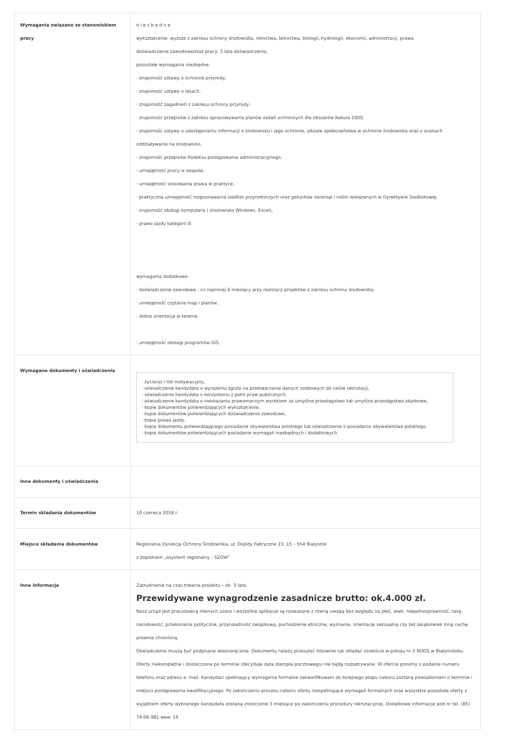| Wymagania związane ze stanowiskiem pracy | n i e z b ę d n e wykształcenie: wyższe z zakresu ochrony środowiska, rolnictwa, leśnictwa, biologii, hydrologii, ekonomii, administracji, prawa doświadczenie zawodowe/staż pracy: 3 lata doświadczenia, pozostałe wymagania niezbędne: · znajomość ustawy o ochronie przyrody, · znajomość ustawy o lasach, · znajomość zagadnień z zakresu ochrony przyrody, · znajomość przepisów z zakresu opracowywania planów zadań ochronnych dla obszarów Natura 2000, · znajomość ustawy o udostępnianiu informacji o środowisku i jego ochronie, udziale społeczeństwa w ochronie środowiska oraz o ocenach oddziaływania na środowisko, · znajomość przepisów Kodeksu postępowania administracyjnego, · umiejętność pracy w zespole, · umiejętność stosowania prawa w praktyce, · praktyczna umiejętność rozpoznawania siedlisk przyrodniczych oraz gatunków zwierząt i roślin wskazanych w Dyrektywie Siedliskowej, · znajomość obsługi komputera ( środowisko Windows, Excel), · prawo jazdy kategorii B. wymagania dodatkowe: · doświadczenie zawodowe - co najmniej 6 miesięcy przy realizacji projektów z zakresu ochrony środowiska, · umiejętność czytania map i planów, · dobra orientacja w terenie, · umiejętność obsługi programów GIS. |
| Wymagane dokumenty i oświadczenia | · życiorys i list motywacyjny, · oświadczenie kandydata o wyrażeniu zgody na przetwarzanie danych osobowych do celów rekrutacji, · oświadczenie kandydata o korzystaniu z pełni praw publicznych, · oświadczenie kandydata o nieskazaniu prawomocnym wyrokiem za umyślne przestępstwo lub umyślne przestępstwo skarbowe, · kopie dokumentów potwierdzających wykształcenie, · kopie dokumentów potwierdzających doświadczenie zawodowe, · kopia prawa jazdy, · kopia dokumentu potwierdzającego posiadanie obywatelstwa polskiego lub oświadczenie o posiadaniu obywatelstwa polskiego, · kopie dokumentów potwierdzających posiadanie wymagań niezbędnych i dodatkowych. |
| Inne dokumenty i oświadczenia | |
| Termin składania dokumentów | 10 czerwca 2018 r. |
| Miejsce składania dokumentów | Regionalna Dyrekcja Ochrony Środowiska, ul. Dojlidy Fabryczne 23, 15 – 554 Białystok z dopiskiem „asystent regionalny - SZOW” |
| Inne informacje | Zatrudnienie na czas trwania projektu – ok. 3 lata. Przewidywane wynagrodzenie zasadnicze brutto: ok.4.000 zł. Nasz urząd jest pracodawcą równych szans i wszystkie aplikacje są rozważane z równą uwagą bez względu na płeć, wiek, niepełnosprawność, rasę, narodowość, przekonania polityczne, przynależność związkową, pochodzenie etniczne, wyznanie, orientacje seksualną czy też jakąkolwiek inną cechę prawnie chronioną. Oświadczenia muszą być podpisane własnoręcznie. Dokumenty należy przesyłać listownie lub składać osobiście w pokoju nr 2 RDOŚ w Białymstoku. Oferty niekompletne i dostarczone po terminie (decyduje data stempla pocztowego) nie będą rozpatrywane. W ofercie prosimy o podanie numeru telefonu oraz adresu e- mail. Kandydaci spełniający wymagania formalne zakwalifikowani do kolejnego etapu naboru zostaną powiadomieni o terminie i miejscu postępowania kwalifikacyjnego. Po zakończeniu procesu naboru oferty niespełniające wymagań formalnych oraz wszystkie pozostałe oferty z wyjątkiem oferty wybranego kandydata zostaną zniszczone 3 miesiące po zakończeniu procedury rekrutacyjnej. Dodatkowe informacje pod nr tel. (85) 74-06-981 wew. 19 |